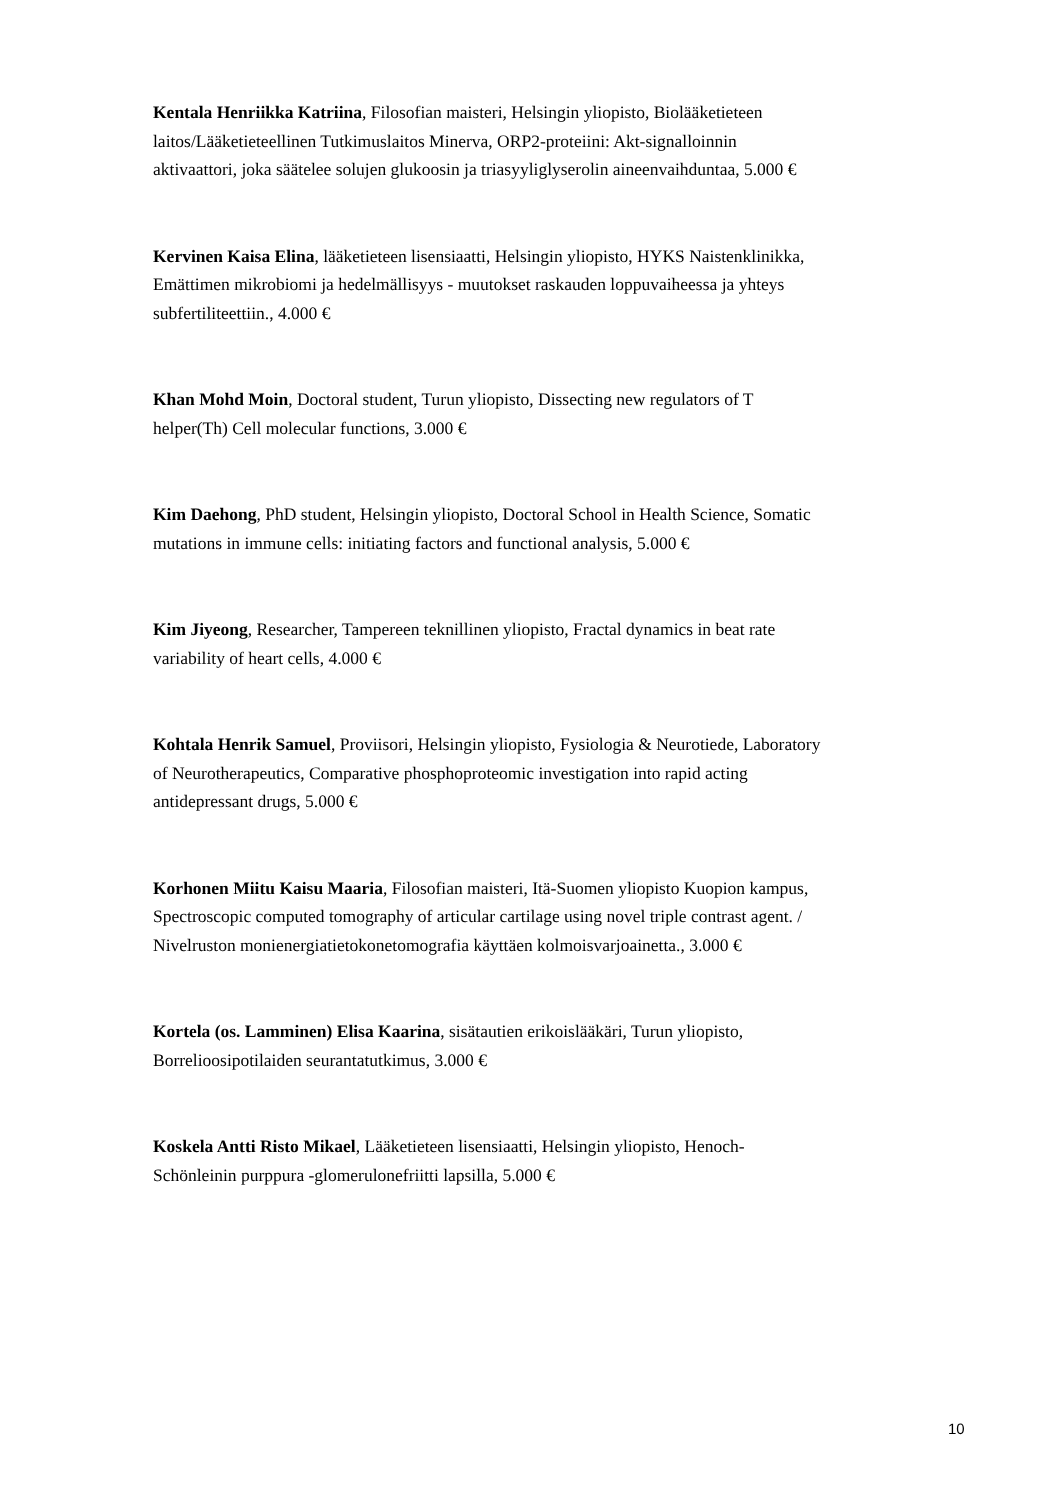Kentala Henriikka Katriina, Filosofian maisteri, Helsingin yliopisto, Biolääketieteen laitos/Lääketieteellinen Tutkimuslaitos Minerva, ORP2-proteiini: Akt-signalloinnin aktivaattori, joka säätelee solujen glukoosin ja triasyyliglyserolin aineenvaihduntaa, 5.000 €
Kervinen Kaisa Elina, lääketieteen lisensiaatti, Helsingin yliopisto, HYKS Naistenklinikka, Emättimen mikrobiomi ja hedelmällisyys - muutokset raskauden loppuvaiheessa ja yhteys subfertiliteettiin., 4.000 €
Khan Mohd Moin, Doctoral student, Turun yliopisto, Dissecting new regulators of T helper(Th) Cell molecular functions, 3.000 €
Kim Daehong, PhD student, Helsingin yliopisto, Doctoral School in Health Science, Somatic mutations in immune cells: initiating factors and functional analysis, 5.000 €
Kim Jiyeong, Researcher, Tampereen teknillinen yliopisto, Fractal dynamics in beat rate variability of heart cells, 4.000 €
Kohtala Henrik Samuel, Proviisori, Helsingin yliopisto, Fysiologia & Neurotiede, Laboratory of Neurotherapeutics, Comparative phosphoproteomic investigation into rapid acting antidepressant drugs, 5.000 €
Korhonen Miitu Kaisu Maaria, Filosofian maisteri, Itä-Suomen yliopisto Kuopion kampus, Spectroscopic computed tomography of articular cartilage using novel triple contrast agent. / Nivelruston monienergiatietokonetomografia käyttäen kolmoisvarjoainetta., 3.000 €
Kortela (os. Lamminen) Elisa Kaarina, sisätautien erikoislääkäri, Turun yliopisto, Borrelioosipotilaiden seurantatutkimus, 3.000 €
Koskela Antti Risto Mikael, Lääketieteen lisensiaatti, Helsingin yliopisto, Henoch-Schönleinin purppura -glomerulonefriitti lapsilla, 5.000 €
10